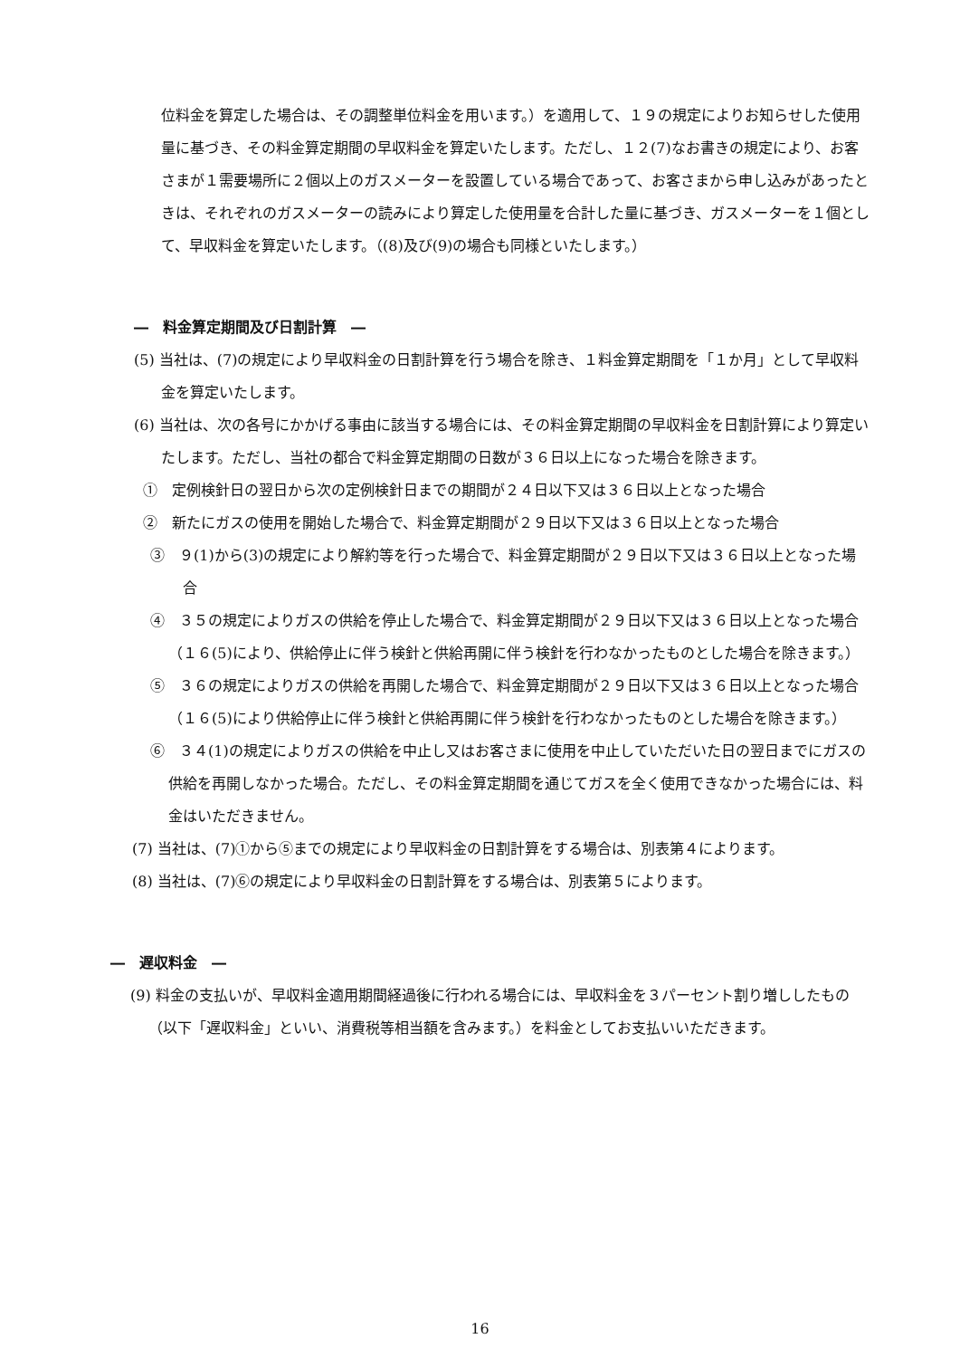位料金を算定した場合は、その調整単位料金を用います。）を適用して、１９の規定によりお知らせした使用量に基づき、その料金算定期間の早収料金を算定いたします。ただし、１２(7)なお書きの規定により、お客さまが１需要場所に２個以上のガスメーターを設置している場合であって、お客さまから申し込みがあったときは、それぞれのガスメーターの読みにより算定した使用量を合計した量に基づき、ガスメーターを１個として、早収料金を算定いたします。（(8)及び(9)の場合も同様といたします。）
―　料金算定期間及び日割計算　―
(5) 当社は、(7)の規定により早収料金の日割計算を行う場合を除き、１料金算定期間を「１か月」として早収料金を算定いたします。
(6) 当社は、次の各号にかかげる事由に該当する場合には、その料金算定期間の早収料金を日割計算により算定いたします。ただし、当社の都合で料金算定期間の日数が３６日以上になった場合を除きます。
①　定例検針日の翌日から次の定例検針日までの期間が２４日以下又は３６日以上となった場合
②　新たにガスの使用を開始した場合で、料金算定期間が２９日以下又は３６日以上となった場合
③　９(1)から(3)の規定により解約等を行った場合で、料金算定期間が２９日以下又は３６日以上となった場合
④　３５の規定によりガスの供給を停止した場合で、料金算定期間が２９日以下又は３６日以上となった場合（１６(5)により、供給停止に伴う検針と供給再開に伴う検針を行わなかったものとした場合を除きます。）
⑤　３６の規定によりガスの供給を再開した場合で、料金算定期間が２９日以下又は３６日以上となった場合（１６(5)により供給停止に伴う検針と供給再開に伴う検針を行わなかったものとした場合を除きます。）
⑥　３４(1)の規定によりガスの供給を中止し又はお客さまに使用を中止していただいた日の翌日までにガスの供給を再開しなかった場合。ただし、その料金算定期間を通じてガスを全く使用できなかった場合には、料金はいただきません。
(7) 当社は、(7)①から⑤までの規定により早収料金の日割計算をする場合は、別表第４によります。
(8) 当社は、(7)⑥の規定により早収料金の日割計算をする場合は、別表第５によります。
―　遅収料金　―
(9) 料金の支払いが、早収料金適用期間経過後に行われる場合には、早収料金を３パーセント割り増ししたもの（以下「遅収料金」といい、消費税等相当額を含みます。）を料金としてお支払いいただきます。
16